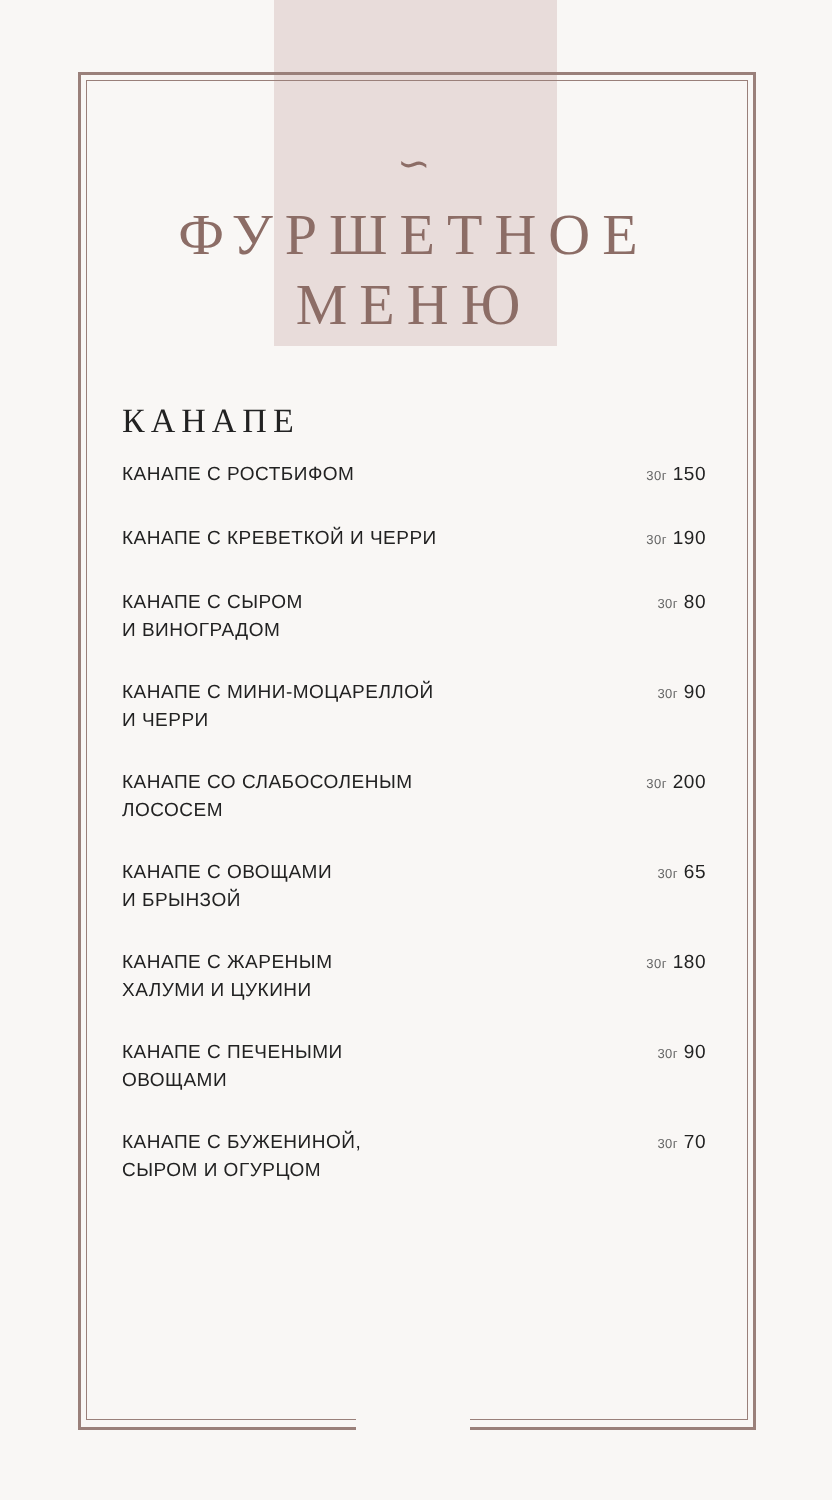∽
ФУРШЕТНОЕ
МЕНЮ
КАНАПЕ
КАНАПЕ С РОСТБИФОМ 30г 150
КАНАПЕ С КРЕВЕТКОЙ И ЧЕРРИ 30г 190
КАНАПЕ С СЫРОМ
И ВИНОГРАДОМ 30г 80
КАНАПЕ С МИНИ-МОЦАРЕЛЛОЙ
И ЧЕРРИ 30г 90
КАНАПЕ СО СЛАБОСОЛЕНЫМ
ЛОСОСЕМ 30г 200
КАНАПЕ С ОВОЩАМИ
И БРЫНЗОЙ 30г 65
КАНАПЕ С ЖАРЕНЫМ
ХАЛУМИ И ЦУКИНИ 30г 180
КАНАПЕ С ПЕЧЕНЫМИ
ОВОЩАМИ 30г 90
КАНАПЕ С БУЖЕНИНОЙ,
СЫРОМ И ОГУРЦОМ 30г 70